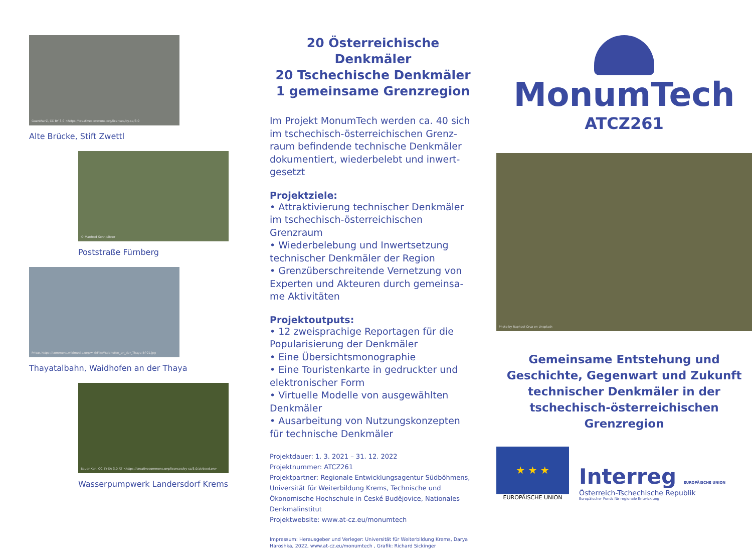GuentherZ, CC BY 3.0 <https://creativecommons.org/licenses/by-sa/3.0
Alte Brücke, Stift Zwettl
© Manfred Sonnleitner
Poststraße Fürnberg
Priwo, https://commons.wikimedia.org/wiki/File:Waidhofen_an_der_Thaya-Bf-01.jpg
Thayatalbahn, Waidhofen an der Thaya
Bauer Karl, CC BY-SA 3.0 AT <https://creativecommons.org/licenses/by-sa/3.0/at/deed.en>
Wasserpumpwerk Landersdorf Krems
20 Österreichische Denkmäler
20 Tschechische Denkmäler
1 gemeinsame Grenzregion
Im Projekt MonumTech werden ca. 40 sich im tschechisch-österreichischen Grenz-raum befindende technische Denkmäler dokumentiert, wiederbelebt und inwert-gesetzt
Projektziele:
• Attraktivierung technischer Denkmäler im tschechisch-österreichischen Grenzraum
• Wiederbelebung und Inwertsetzung technischer Denkmäler der Region
• Grenzüberschreitende Vernetzung von Experten und Akteuren durch gemeinsa-me Aktivitäten
Projektoutputs:
• 12 zweisprachige Reportagen für die Popularisierung der Denkmäler
• Eine Übersichtsmonographie
• Eine Touristenkarte in gedruckter und elektronischer Form
• Virtuelle Modelle von ausgewählten Denkmäler
• Ausarbeitung von Nutzungskonzepten für technische Denkmäler
Projektdauer: 1. 3. 2021 – 31. 12. 2022
Projektnummer: ATCZ261
Projektpartner: Regionale Entwicklungsagentur Südböhmens, Universität für Weiterbildung Krems, Technische und Ökonomische Hochschule in České Budějovice, Nationales Denkmalinstitut
Projektwebsite: www.at-cz.eu/monumtech
Impressum: Herausgeber und Verleger: Universität für Weiterbildung Krems, Darya Haroshka, 2022, www.at-cz.eu/monumtech , Grafik: Richard Sickinger
MonumTech
ATCZ261
Photo by Raphael Cruz on Unsplash
Gemeinsame Entstehung und Geschichte, Gegenwart und Zukunft technischer Denkmäler in der tschechisch-österreichischen Grenzregion
★ ★ ★
EUROPÄISCHE UNION
Interreg EUROPÄISCHE UNION
Österreich-Tschechische Republik
Europäischer Fonds für regionale Entwicklung